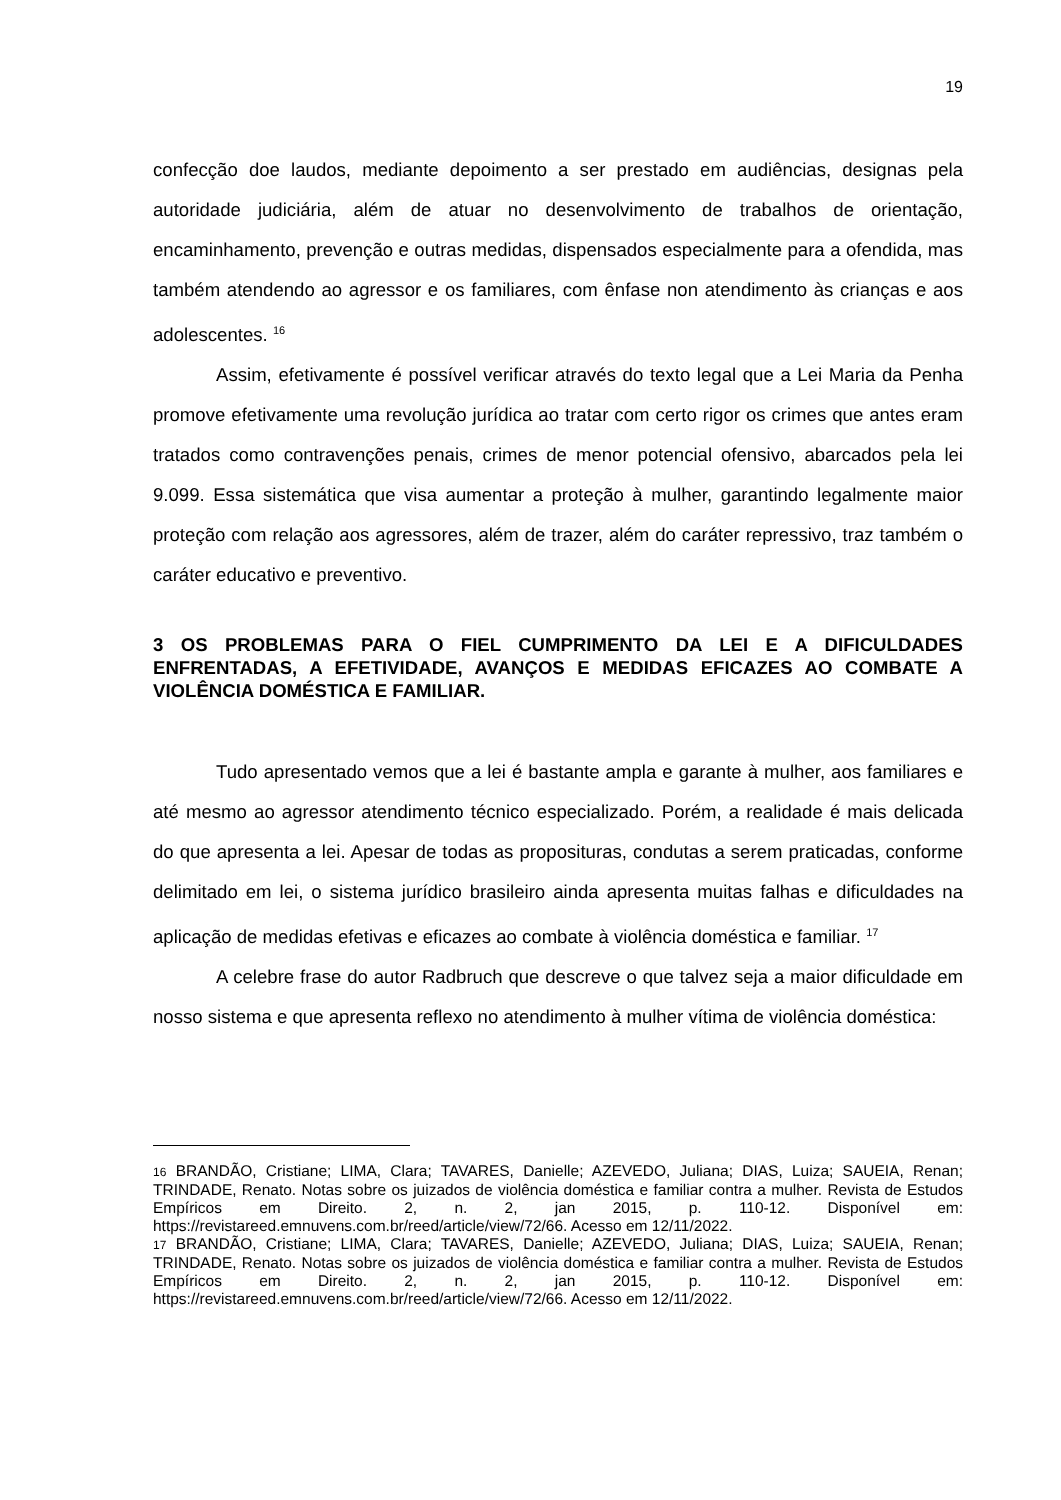19
confecção doe laudos, mediante depoimento a ser prestado em audiências, designas pela autoridade judiciária, além de atuar no desenvolvimento de trabalhos de orientação, encaminhamento, prevenção e outras medidas, dispensados especialmente para a ofendida, mas também atendendo ao agressor e os familiares, com ênfase non atendimento às crianças e aos adolescentes. <sup>16</sup>
Assim, efetivamente é possível verificar através do texto legal que a Lei Maria da Penha promove efetivamente uma revolução jurídica ao tratar com certo rigor os crimes que antes eram tratados como contravenções penais, crimes de menor potencial ofensivo, abarcados pela lei 9.099. Essa sistemática que visa aumentar a proteção à mulher, garantindo legalmente maior proteção com relação aos agressores, além de trazer, além do caráter repressivo, traz também o caráter educativo e preventivo.
3 OS PROBLEMAS PARA O FIEL CUMPRIMENTO DA LEI E A DIFICULDADES ENFRENTADAS, A EFETIVIDADE, AVANÇOS E MEDIDAS EFICAZES AO COMBATE A VIOLÊNCIA DOMÉSTICA E FAMILIAR.
Tudo apresentado vemos que a lei é bastante ampla e garante à mulher, aos familiares e até mesmo ao agressor atendimento técnico especializado. Porém, a realidade é mais delicada do que apresenta a lei. Apesar de todas as proposituras, condutas a serem praticadas, conforme delimitado em lei, o sistema jurídico brasileiro ainda apresenta muitas falhas e dificuldades na aplicação de medidas efetivas e eficazes ao combate à violência doméstica e familiar. <sup>17</sup>
A celebre frase do autor Radbruch que descreve o que talvez seja a maior dificuldade em nosso sistema e que apresenta reflexo no atendimento à mulher vítima de violência doméstica:
<sup>16</sup> BRANDÃO, Cristiane; LIMA, Clara; TAVARES, Danielle; AZEVEDO, Juliana; DIAS, Luiza; SAUEIA, Renan; TRINDADE, Renato. Notas sobre os juizados de violência doméstica e familiar contra a mulher. Revista de Estudos Empíricos em Direito. 2, n. 2, jan 2015, p. 110-12. Disponível em: https://revistareed.emnuvens.com.br/reed/article/view/72/66. Acesso em 12/11/2022.
<sup>17</sup> BRANDÃO, Cristiane; LIMA, Clara; TAVARES, Danielle; AZEVEDO, Juliana; DIAS, Luiza; SAUEIA, Renan; TRINDADE, Renato. Notas sobre os juizados de violência doméstica e familiar contra a mulher. Revista de Estudos Empíricos em Direito. 2, n. 2, jan 2015, p. 110-12. Disponível em: https://revistareed.emnuvens.com.br/reed/article/view/72/66. Acesso em 12/11/2022.